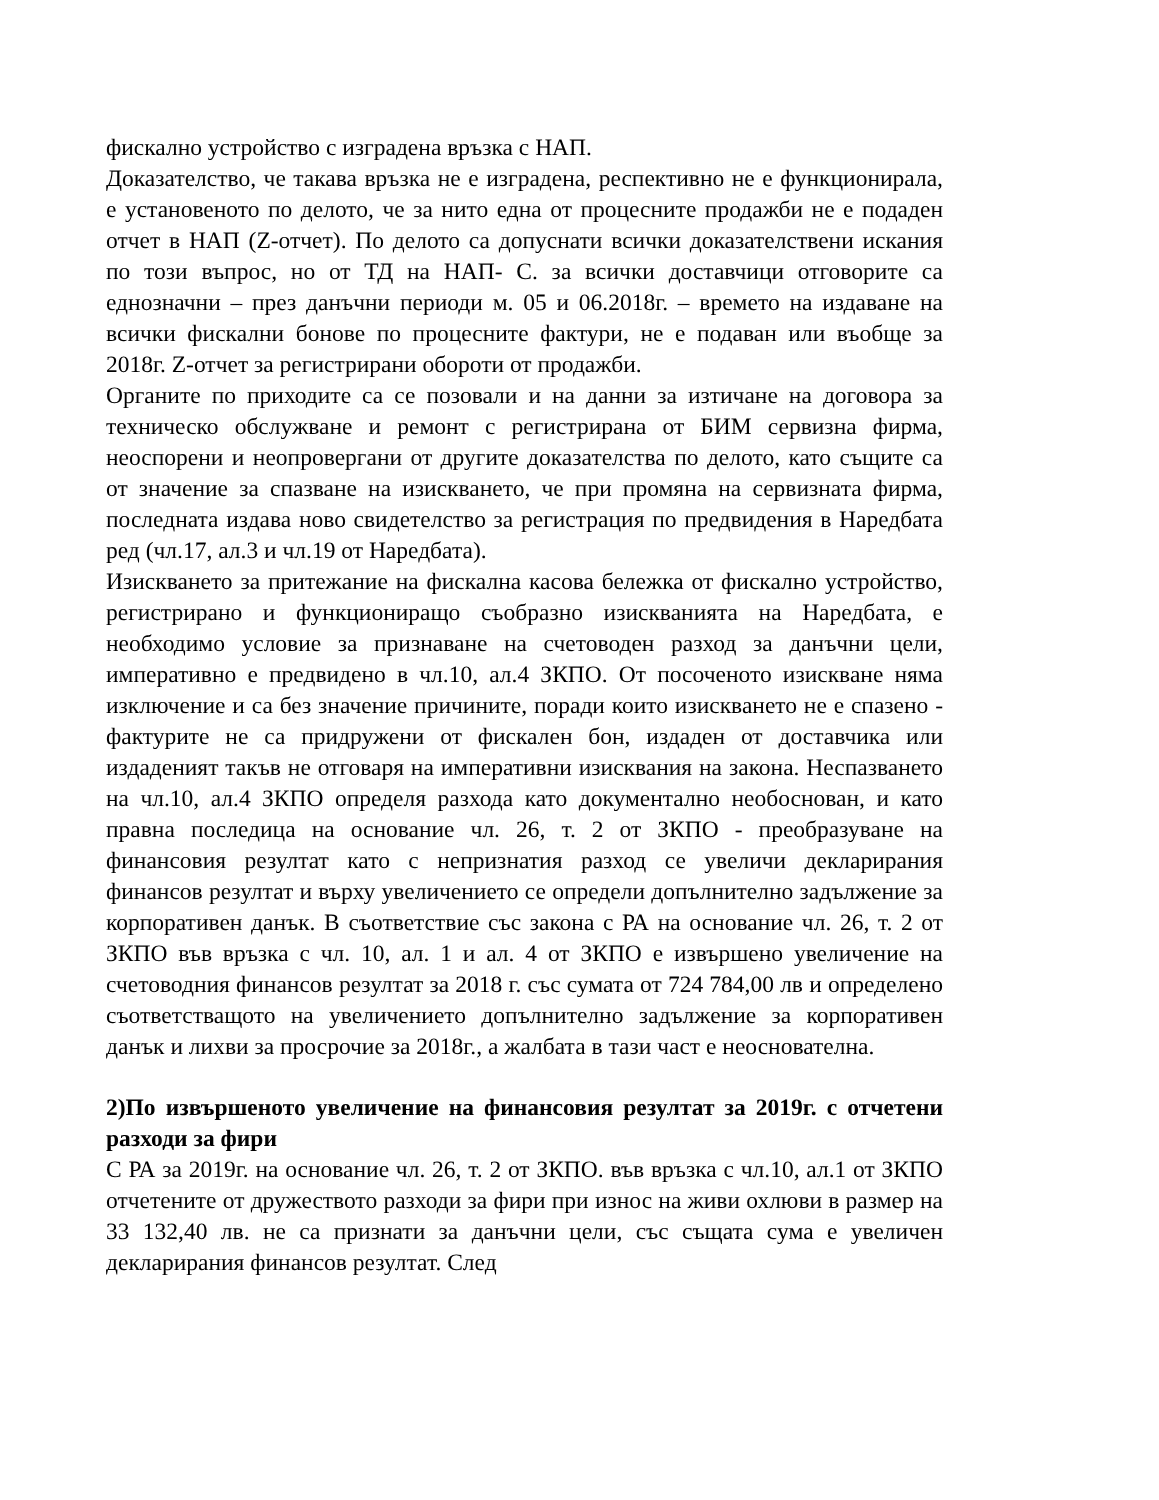фискално устройство с изградена връзка с НАП.
Доказателство, че такава връзка не е изградена, респективно не е функционирала, е установеното по делото, че за нито една от процесните продажби не е подаден отчет в НАП (Z-отчет). По делото са допуснати всички доказателствени искания по този въпрос, но от ТД на НАП- С. за всички доставчици отговорите са еднозначни – през данъчни периоди м. 05 и 06.2018г. – времето на издаване на всички фискални бонове по процесните фактури, не е подаван или въобще за 2018г. Z-отчет за регистрирани обороти от продажби.
Органите по приходите са се позовали и на данни за изтичане на договора за техническо обслужване и ремонт с регистрирана от БИМ сервизна фирма, неоспорени и неопровергани от другите доказателства по делото, като същите са от значение за спазване на изискването, че при промяна на сервизната фирма, последната издава ново свидетелство за регистрация по предвидения в Наредбата ред (чл.17, ал.3 и чл.19 от Наредбата).
Изискването за притежание на фискална касова бележка от фискално устройство, регистрирано и функциониращо съобразно изискванията на Наредбата, е необходимо условие за признаване на счетоводен разход за данъчни цели, императивно е предвидено в чл.10, ал.4 ЗКПО. От посоченото изискване няма изключение и са без значение причините, поради които изискването не е спазено - фактурите не са придружени от фискален бон, издаден от доставчика или издаденият такъв не отговаря на императивни изисквания на закона. Неспазването на чл.10, ал.4 ЗКПО определя разхода като документално необоснован, и като правна последица на основание чл. 26, т. 2 от ЗКПО - преобразуване на финансовия резултат като с непризнатия разход се увеличи декларирания финансов резултат и върху увеличението се определи допълнително задължение за корпоративен данък. В съответствие със закона с РА на основание чл. 26, т. 2 от ЗКПО във връзка с чл. 10, ал. 1 и ал. 4 от ЗКПО е извършено увеличение на счетоводния финансов резултат за 2018 г. със сумата от 724 784,00 лв и определено съответстващото на увеличението допълнително задължение за корпоративен данък и лихви за просрочие за 2018г., а жалбата в тази част е неоснователна.
2)По извършеното увеличение на финансовия резултат за 2019г. с отчетени разходи за фири
С РА за 2019г. на основание чл. 26, т. 2 от ЗКПО. във връзка с чл.10, ал.1 от ЗКПО отчетените от дружеството разходи за фири при износ на живи охлюви в размер на 33 132,40 лв. не са признати за данъчни цели, със същата сума е увеличен декларирания финансов резултат. След